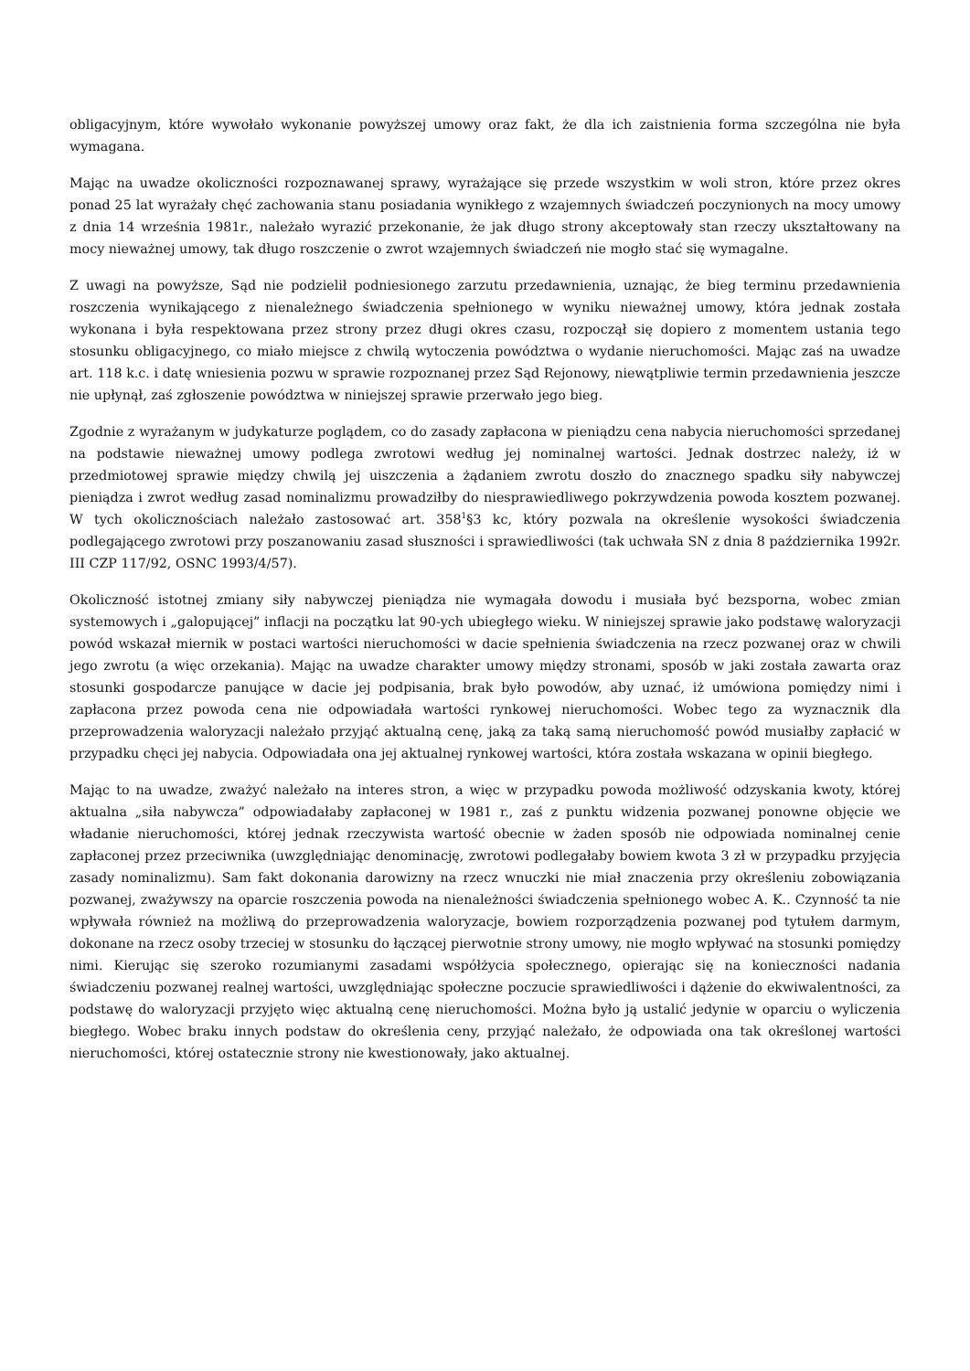obligacyjnym, które wywołało wykonanie powyższej umowy oraz fakt, że dla ich zaistnienia forma szczególna nie była wymagana.
Mając na uwadze okoliczności rozpoznawanej sprawy, wyrażające się przede wszystkim w woli stron, które przez okres ponad 25 lat wyrażały chęć zachowania stanu posiadania wynikłego z wzajemnych świadczeń poczynionych na mocy umowy z dnia 14 września 1981r., należało wyrazić przekonanie, że jak długo strony akceptowały stan rzeczy ukształtowany na mocy nieważnej umowy, tak długo roszczenie o zwrot wzajemnych świadczeń nie mogło stać się wymagalne.
Z uwagi na powyższe, Sąd nie podzielił podniesionego zarzutu przedawnienia, uznając, że bieg terminu przedawnienia roszczenia wynikającego z nienależnego świadczenia spełnionego w wyniku nieważnej umowy, która jednak została wykonana i była respektowana przez strony przez długi okres czasu, rozpoczął się dopiero z momentem ustania tego stosunku obligacyjnego, co miało miejsce z chwilą wytoczenia powództwa o wydanie nieruchomości. Mając zaś na uwadze art. 118 k.c. i datę wniesienia pozwu w sprawie rozpoznanej przez Sąd Rejonowy, niewątpliwie termin przedawnienia jeszcze nie upłynął, zaś zgłoszenie powództwa w niniejszej sprawie przerwało jego bieg.
Zgodnie z wyrażanym w judykaturze poglądem, co do zasady zapłacona w pieniądzu cena nabycia nieruchomości sprzedanej na podstawie nieważnej umowy podlega zwrotowi według jej nominalnej wartości. Jednak dostrzec należy, iż w przedmiotowej sprawie między chwilą jej uiszczenia a żądaniem zwrotu doszło do znacznego spadku siły nabywczej pieniądza i zwrot według zasad nominalizmu prowadziłby do niesprawiedliwego pokrzywdzenia powoda kosztem pozwanej. W tych okolicznościach należało zastosować art. 358<sup>1</sup>§3 kc, który pozwala na określenie wysokości świadczenia podlegającego zwrotowi przy poszanowaniu zasad słuszności i sprawiedliwości (tak uchwała SN z dnia 8 października 1992r. III CZP 117/92, OSNC 1993/4/57).
Okoliczność istotnej zmiany siły nabywczej pieniądza nie wymagała dowodu i musiała być bezsporna, wobec zmian systemowych i „galopującej” inflacji na początku lat 90-ych ubiegłego wieku. W niniejszej sprawie jako podstawę waloryzacji powód wskazał miernik w postaci wartości nieruchomości w dacie spełnienia świadczenia na rzecz pozwanej oraz w chwili jego zwrotu (a więc orzekania). Mając na uwadze charakter umowy między stronami, sposób w jaki została zawarta oraz stosunki gospodarcze panujące w dacie jej podpisania, brak było powodów, aby uznać, iż umówiona pomiędzy nimi i zapłacona przez powoda cena nie odpowiadała wartości rynkowej nieruchomości. Wobec tego za wyznacznik dla przeprowadzenia waloryzacji należało przyjąć aktualną cenę, jaką za taką samą nieruchomość powód musiałby zapłacić w przypadku chęci jej nabycia. Odpowiadała ona jej aktualnej rynkowej wartości, która została wskazana w opinii biegłego.
Mając to na uwadze, zważyć należało na interes stron, a więc w przypadku powoda możliwość odzyskania kwoty, której aktualna „siła nabywcza” odpowiadałaby zapłaconej w 1981 r., zaś z punktu widzenia pozwanej ponowne objęcie we władanie nieruchomości, której jednak rzeczywista wartość obecnie w żaden sposób nie odpowiada nominalnej cenie zapłaconej przez przeciwnika (uwzględniając denominację, zwrotowi podlegałaby bowiem kwota 3 zł w przypadku przyjęcia zasady nominalizmu). Sam fakt dokonania darowizny na rzecz wnuczki nie miał znaczenia przy określeniu zobowiązania pozwanej, zważywszy na oparcie roszczenia powoda na nienależności świadczenia spełnionego wobec A. K.. Czynność ta nie wpływała również na możliwą do przeprowadzenia waloryzacje, bowiem rozporządzenia pozwanej pod tytułem darmym, dokonane na rzecz osoby trzeciej w stosunku do łączącej pierwotnie strony umowy, nie mogło wpływać na stosunki pomiędzy nimi. Kierując się szeroko rozumianymi zasadami współżycia społecznego, opierając się na konieczności nadania świadczeniu pozwanej realnej wartości, uwzględniając społeczne poczucie sprawiedliwości i dążenie do ekwiwalentności, za podstawę do waloryzacji przyjęto więc aktualną cenę nieruchomości. Można było ją ustalić jedynie w oparciu o wyliczenia biegłego. Wobec braku innych podstaw do określenia ceny, przyjąć należało, że odpowiada ona tak określonej wartości nieruchomości, której ostatecznie strony nie kwestionowały, jako aktualnej.